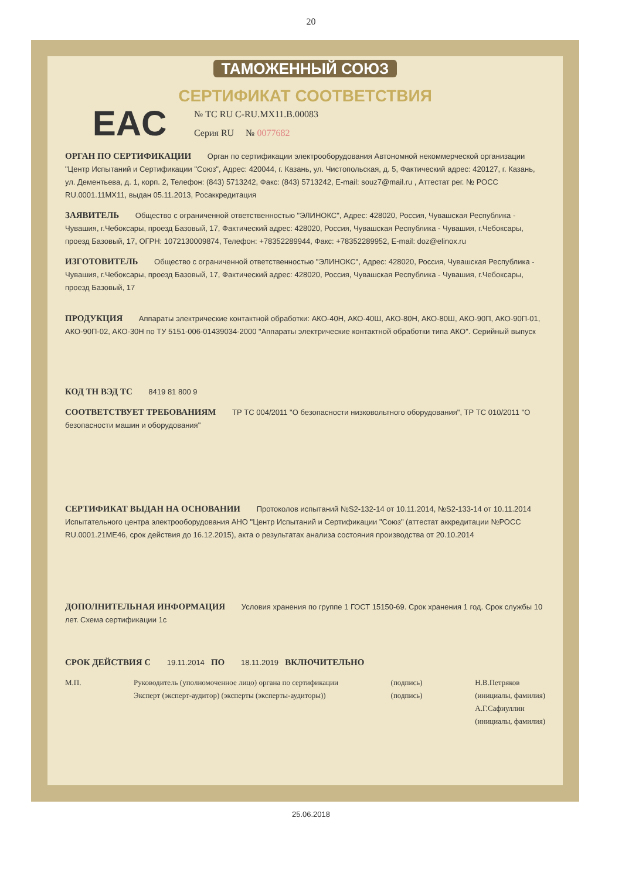20
ТАМОЖЕННЫЙ СОЮЗ
СЕРТИФИКАТ СООТВЕТСТВИЯ
EAC
№ ТС RU C-RU.MX11.B.00083
Серия RU № 0077682
ОРГАН ПО СЕРТИФИКАЦИИ Орган по сертификации электрооборудования Автономной некоммерческой организации "Центр Испытаний и Сертификации "Союз", Адрес: 420044, г. Казань, ул. Чистопольская, д. 5, Фактический адрес: 420127, г. Казань, ул. Дементьева, д. 1, корп. 2, Телефон: (843) 5713242, Факс: (843) 5713242, E-mail: souz7@mail.ru , Аттестат рег. № РОСС RU.0001.11МХ11, выдан 05.11.2013, Росаккредитация
ЗАЯВИТЕЛЬ Общество с ограниченной ответственностью "ЭЛИНОКС", Адрес: 428020, Россия, Чувашская Республика - Чувашия, г.Чебоксары, проезд Базовый, 17, Фактический адрес: 428020, Россия, Чувашская Республика - Чувашия, г.Чебоксары, проезд Базовый, 17, ОГРН: 1072130009874, Телефон: +78352289944, Факс: +78352289952, E-mail: doz@elinox.ru
ИЗГОТОВИТЕЛЬ Общество с ограниченной ответственностью "ЭЛИНОКС", Адрес: 428020, Россия, Чувашская Республика - Чувашия, г.Чебоксары, проезд Базовый, 17, Фактический адрес: 428020, Россия, Чувашская Республика - Чувашия, г.Чебоксары, проезд Базовый, 17
ПРОДУКЦИЯ Аппараты электрические контактной обработки: АКО-40Н, АКО-40Ш, АКО-80Н, АКО-80Ш, АКО-90П, АКО-90П-01, АКО-90П-02, АКО-30Н по ТУ 5151-006-01439034-2000 "Аппараты электрические контактной обработки типа АКО". Серийный выпуск
КОД ТН ВЭД ТС 8419 81 800 9
СООТВЕТСТВУЕТ ТРЕБОВАНИЯМ ТР ТС 004/2011 "О безопасности низковольтного оборудования", ТР ТС 010/2011 "О безопасности машин и оборудования"
СЕРТИФИКАТ ВЫДАН НА ОСНОВАНИИ Протоколов испытаний №S2-132-14 от 10.11.2014, №S2-133-14 от 10.11.2014 Испытательного центра электрооборудования АНО "Центр Испытаний и Сертификации "Союз" (аттестат аккредитации №РОСС RU.0001.21МЕ46, срок действия до 16.12.2015), акта о результатах анализа состояния производства от 20.10.2014
ДОПОЛНИТЕЛЬНАЯ ИНФОРМАЦИЯ Условия хранения по группе 1 ГОСТ 15150-69. Срок хранения 1 год. Срок службы 10 лет. Схема сертификации 1с
СРОК ДЕЙСТВИЯ С 19.11.2014 ПО 18.11.2019 ВКЛЮЧИТЕЛЬНО
М.П. Руководитель (уполномоченное лицо) органа по сертификации
Эксперт (эксперт-аудитор) (эксперты (эксперты-аудиторы))
(подпись)
(подпись)
Н.В.Петряков
(инициалы, фамилия)
А.Г.Сафиуллин
(инициалы, фамилия)
25.06.2018